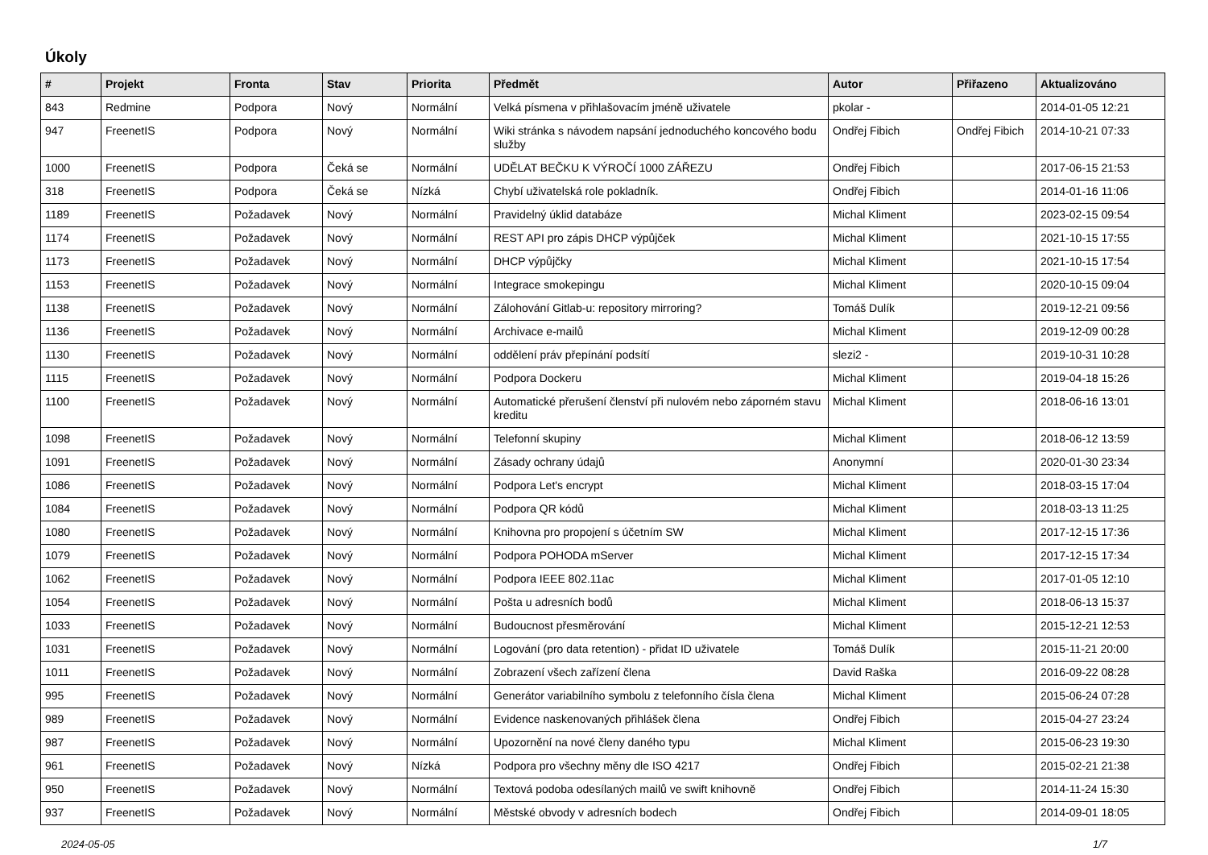Úkoly
| # | Projekt | Fronta | Stav | Priorita | Předmět | Autor | Přiřazeno | Aktualizováno |
| --- | --- | --- | --- | --- | --- | --- | --- | --- |
| 843 | Redmine | Podpora | Nový | Normální | Velká písmena v přihlašovacím jméně uživatele | pkolar - | | 2014-01-05 12:21 |
| 947 | FreenetIS | Podpora | Nový | Normální | Wiki stránka s návodem napsání jednoduchého koncového bodu služby | Ondřej Fibich | Ondřej Fibich | 2014-10-21 07:33 |
| 1000 | FreenetIS | Podpora | Čeká se | Normální | UDĚLAT BEČKU K VÝROČÍ 1000 ZÁŘEZU | Ondřej Fibich | | 2017-06-15 21:53 |
| 318 | FreenetIS | Podpora | Čeká se | Nízká | Chybí uživatelská role pokladník. | Ondřej Fibich | | 2014-01-16 11:06 |
| 1189 | FreenetIS | Požadavek | Nový | Normální | Pravidelný úklid databáze | Michal Kliment | | 2023-02-15 09:54 |
| 1174 | FreenetIS | Požadavek | Nový | Normální | REST API pro zápis DHCP výpůjček | Michal Kliment | | 2021-10-15 17:55 |
| 1173 | FreenetIS | Požadavek | Nový | Normální | DHCP výpůjčky | Michal Kliment | | 2021-10-15 17:54 |
| 1153 | FreenetIS | Požadavek | Nový | Normální | Integrace smokepingu | Michal Kliment | | 2020-10-15 09:04 |
| 1138 | FreenetIS | Požadavek | Nový | Normální | Zálohování Gitlab-u: repository mirroring? | Tomáš Dulík | | 2019-12-21 09:56 |
| 1136 | FreenetIS | Požadavek | Nový | Normální | Archivace e-mailů | Michal Kliment | | 2019-12-09 00:28 |
| 1130 | FreenetIS | Požadavek | Nový | Normální | oddělení práv přepínání podsítí | slezi2 - | | 2019-10-31 10:28 |
| 1115 | FreenetIS | Požadavek | Nový | Normální | Podpora Dockeru | Michal Kliment | | 2019-04-18 15:26 |
| 1100 | FreenetIS | Požadavek | Nový | Normální | Automatické přerušení členství při nulovém nebo záporném stavu kreditu | Michal Kliment | | 2018-06-16 13:01 |
| 1098 | FreenetIS | Požadavek | Nový | Normální | Telefonní skupiny | Michal Kliment | | 2018-06-12 13:59 |
| 1091 | FreenetIS | Požadavek | Nový | Normální | Zásady ochrany údajů | Anonymní | | 2020-01-30 23:34 |
| 1086 | FreenetIS | Požadavek | Nový | Normální | Podpora Let's encrypt | Michal Kliment | | 2018-03-15 17:04 |
| 1084 | FreenetIS | Požadavek | Nový | Normální | Podpora QR kódů | Michal Kliment | | 2018-03-13 11:25 |
| 1080 | FreenetIS | Požadavek | Nový | Normální | Knihovna pro propojení s účetním SW | Michal Kliment | | 2017-12-15 17:36 |
| 1079 | FreenetIS | Požadavek | Nový | Normální | Podpora POHODA mServer | Michal Kliment | | 2017-12-15 17:34 |
| 1062 | FreenetIS | Požadavek | Nový | Normální | Podpora IEEE 802.11ac | Michal Kliment | | 2017-01-05 12:10 |
| 1054 | FreenetIS | Požadavek | Nový | Normální | Pošta u adresních bodů | Michal Kliment | | 2018-06-13 15:37 |
| 1033 | FreenetIS | Požadavek | Nový | Normální | Budoucnost přesměrování | Michal Kliment | | 2015-12-21 12:53 |
| 1031 | FreenetIS | Požadavek | Nový | Normální | Logování (pro data retention) - přidat ID uživatele | Tomáš Dulík | | 2015-11-21 20:00 |
| 1011 | FreenetIS | Požadavek | Nový | Normální | Zobrazení všech zařízení člena | David Raška | | 2016-09-22 08:28 |
| 995 | FreenetIS | Požadavek | Nový | Normální | Generátor variabilního symbolu z telefonního čísla člena | Michal Kliment | | 2015-06-24 07:28 |
| 989 | FreenetIS | Požadavek | Nový | Normální | Evidence naskenovaných přihlášek člena | Ondřej Fibich | | 2015-04-27 23:24 |
| 987 | FreenetIS | Požadavek | Nový | Normální | Upozornění na nové členy daného typu | Michal Kliment | | 2015-06-23 19:30 |
| 961 | FreenetIS | Požadavek | Nový | Nízká | Podpora pro všechny měny dle ISO 4217 | Ondřej Fibich | | 2015-02-21 21:38 |
| 950 | FreenetIS | Požadavek | Nový | Normální | Textová podoba odesílaných mailů ve swift knihovně | Ondřej Fibich | | 2014-11-24 15:30 |
| 937 | FreenetIS | Požadavek | Nový | Normální | Městské obvody v adresních bodech | Ondřej Fibich | | 2014-09-01 18:05 |
2024-05-05 1/7